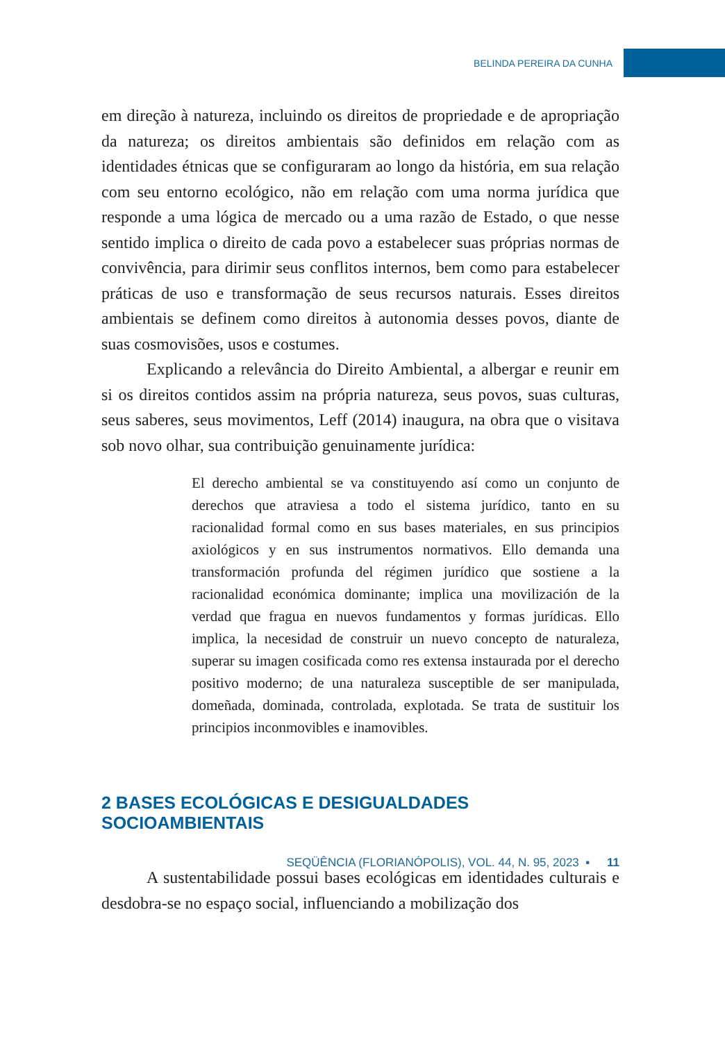BELINDA PEREIRA DA CUNHA
em direção à natureza, incluindo os direitos de propriedade e de apropriação da natureza; os direitos ambientais são definidos em relação com as identidades étnicas que se configuraram ao longo da história, em sua relação com seu entorno ecológico, não em relação com uma norma jurídica que responde a uma lógica de mercado ou a uma razão de Estado, o que nesse sentido implica o direito de cada povo a estabelecer suas próprias normas de convivência, para dirimir seus conflitos internos, bem como para estabelecer práticas de uso e transformação de seus recursos naturais. Esses direitos ambientais se definem como direitos à autonomia desses povos, diante de suas cosmovisões, usos e costumes.
Explicando a relevância do Direito Ambiental, a albergar e reunir em si os direitos contidos assim na própria natureza, seus povos, suas culturas, seus saberes, seus movimentos, Leff (2014) inaugura, na obra que o visitava sob novo olhar, sua contribuição genuinamente jurídica:
El derecho ambiental se va constituyendo así como un conjunto de derechos que atraviesa a todo el sistema jurídico, tanto en su racionalidad formal como en sus bases materiales, en sus principios axiológicos y en sus instrumentos normativos. Ello demanda una transformación profunda del régimen jurídico que sostiene a la racionalidad económica dominante; implica una movilización de la verdad que fragua en nuevos fundamentos y formas jurídicas. Ello implica, la necesidad de construir un nuevo concepto de naturaleza, superar su imagen cosificada como res extensa instaurada por el derecho positivo moderno; de una naturaleza susceptible de ser manipulada, domeñada, dominada, controlada, explotada. Se trata de sustituir los principios inconmovibles e inamovibles.
2 BASES ECOLÓGICAS E DESIGUALDADES SOCIOAMBIENTAIS
A sustentabilidade possui bases ecológicas em identidades culturais e desdobra-se no espaço social, influenciando a mobilização dos
SEQÜÊNCIA (FLORIANÓPOLIS), VOL. 44, N. 95, 2023 ▪ 11